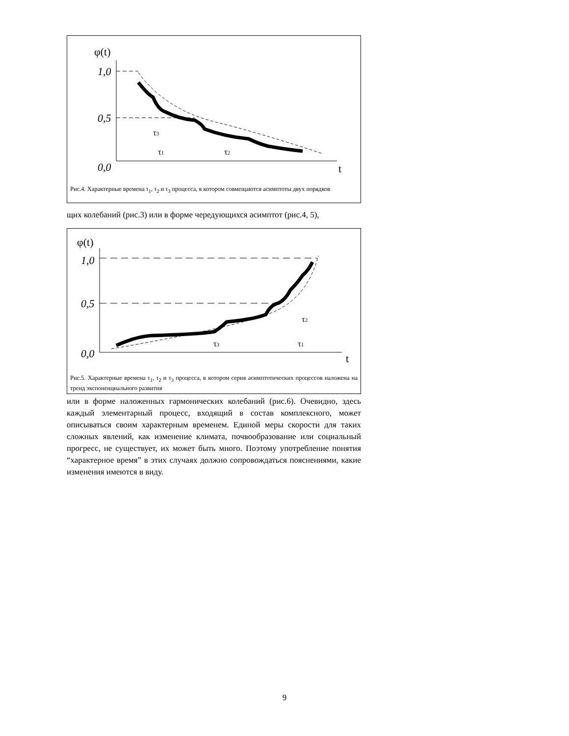φ(t)
1,0
0,5
0,0
t
τ3
τ1
τ2
Рис.4. Характерные времена τ<sub>1</sub>, τ<sub>2</sub> и τ<sub>3</sub> процесса, в котором совмещаются асимптоты двух порядков
щих колебаний (рис.3) или в форме чередующихся асимптот (рис.4, 5),
φ(t)
1,0
0,5
0,0
t
τ3
τ2
τ1
Рис.5. Характерные времена τ<sub>1</sub>, τ<sub>2</sub> и τ<sub>3</sub> процесса, в котором серия асимптотических процессов наложена на тренд экспоненциального развития
или в форме наложенных гармонических колебаний (рис.6). Очевидно, здесь каждый элементарный процесс, входящий в состав комплексного, может описываться своим характерным временем. Единой меры скорости для таких сложных явлений, как изменение климата, почвообразование или социальный прогресс, не существует, их может быть много. Поэтому употребление понятия “характерное время” в этих случаях должно сопровождаться пояснениями, какие изменения имеются в виду.
9